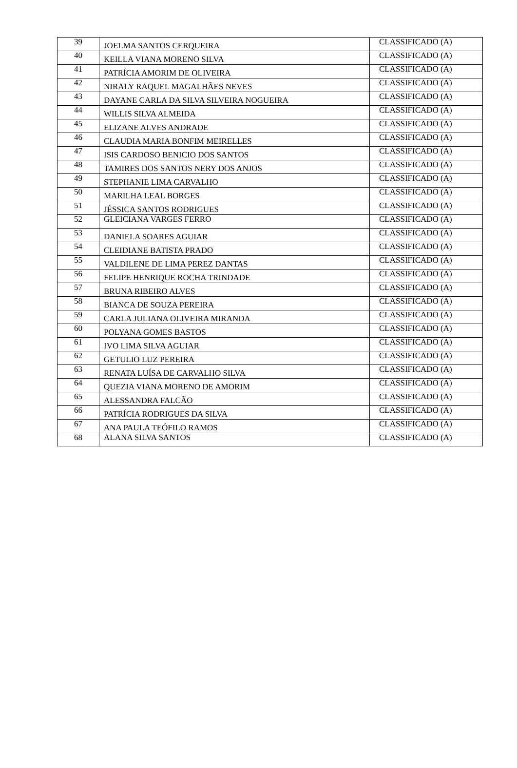| 39 | JOELMA SANTOS CERQUEIRA | CLASSIFICADO (A) |
| 40 | KEILLA VIANA MORENO SILVA | CLASSIFICADO (A) |
| 41 | PATRÍCIA AMORIM DE OLIVEIRA | CLASSIFICADO (A) |
| 42 | NIRALY RAQUEL MAGALHÃES NEVES | CLASSIFICADO (A) |
| 43 | DAYANE CARLA DA SILVA SILVEIRA NOGUEIRA | CLASSIFICADO (A) |
| 44 | WILLIS SILVA ALMEIDA | CLASSIFICADO (A) |
| 45 | ELIZANE ALVES ANDRADE | CLASSIFICADO (A) |
| 46 | CLAUDIA MARIA BONFIM MEIRELLES | CLASSIFICADO (A) |
| 47 | ISIS CARDOSO BENICIO DOS SANTOS | CLASSIFICADO (A) |
| 48 | TAMIRES DOS SANTOS NERY DOS ANJOS | CLASSIFICADO (A) |
| 49 | STEPHANIE LIMA CARVALHO | CLASSIFICADO (A) |
| 50 | MARILHA LEAL BORGES | CLASSIFICADO (A) |
| 51 | JÉSSICA SANTOS RODRIGUES | CLASSIFICADO (A) |
| 52 | GLEICIANA VARGES FERRO | CLASSIFICADO (A) |
| 53 | DANIELA SOARES AGUIAR | CLASSIFICADO (A) |
| 54 | CLEIDIANE BATISTA PRADO | CLASSIFICADO (A) |
| 55 | VALDILENE DE LIMA PEREZ DANTAS | CLASSIFICADO (A) |
| 56 | FELIPE HENRIQUE ROCHA TRINDADE | CLASSIFICADO (A) |
| 57 | BRUNA RIBEIRO ALVES | CLASSIFICADO (A) |
| 58 | BIANCA DE SOUZA PEREIRA | CLASSIFICADO (A) |
| 59 | CARLA JULIANA OLIVEIRA MIRANDA | CLASSIFICADO (A) |
| 60 | POLYANA GOMES BASTOS | CLASSIFICADO (A) |
| 61 | IVO LIMA SILVA AGUIAR | CLASSIFICADO (A) |
| 62 | GETULIO LUZ PEREIRA | CLASSIFICADO (A) |
| 63 | RENATA LUÍSA DE CARVALHO SILVA | CLASSIFICADO (A) |
| 64 | QUEZIA VIANA MORENO DE AMORIM | CLASSIFICADO (A) |
| 65 | ALESSANDRA FALCÃO | CLASSIFICADO (A) |
| 66 | PATRÍCIA RODRIGUES DA SILVA | CLASSIFICADO (A) |
| 67 | ANA PAULA TEÓFILO RAMOS | CLASSIFICADO (A) |
| 68 | ALANA SILVA SANTOS | CLASSIFICADO (A) |